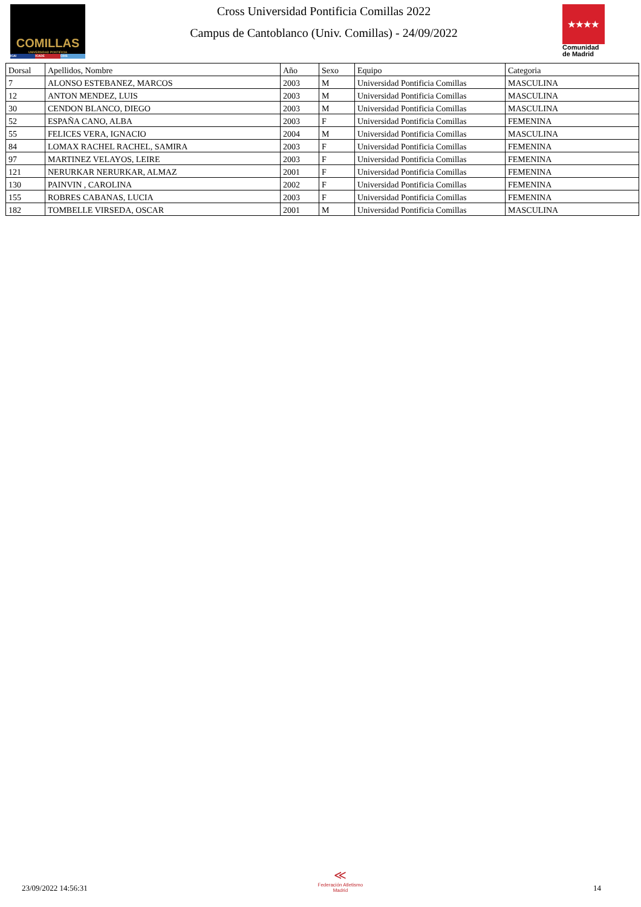COMILLAS
UNIVERSIDAD PONTIFICIA
ICAI ICADE CIHS
Cross Universidad Pontificia Comillas 2022
Campus de Cantoblanco (Univ. Comillas) - 24/09/2022
★★★★
Comunidad de Madrid
| Dorsal | Apellidos, Nombre | Año | Sexo | Equipo | Categoria |
| --- | --- | --- | --- | --- | --- |
| 7 | ALONSO ESTEBANEZ, MARCOS | 2003 | M | Universidad Pontificia Comillas | MASCULINA |
| 12 | ANTON MENDEZ, LUIS | 2003 | M | Universidad Pontificia Comillas | MASCULINA |
| 30 | CENDON BLANCO, DIEGO | 2003 | M | Universidad Pontificia Comillas | MASCULINA |
| 52 | ESPAÑA CANO, ALBA | 2003 | F | Universidad Pontificia Comillas | FEMENINA |
| 55 | FELICES VERA, IGNACIO | 2004 | M | Universidad Pontificia Comillas | MASCULINA |
| 84 | LOMAX RACHEL RACHEL, SAMIRA | 2003 | F | Universidad Pontificia Comillas | FEMENINA |
| 97 | MARTINEZ VELAYOS, LEIRE | 2003 | F | Universidad Pontificia Comillas | FEMENINA |
| 121 | NERURKAR NERURKAR, ALMAZ | 2001 | F | Universidad Pontificia Comillas | FEMENINA |
| 130 | PAINVIN , CAROLINA | 2002 | F | Universidad Pontificia Comillas | FEMENINA |
| 155 | ROBRES CABANAS, LUCIA | 2003 | F | Universidad Pontificia Comillas | FEMENINA |
| 182 | TOMBELLE VIRSEDA, OSCAR | 2001 | M | Universidad Pontificia Comillas | MASCULINA |
23/09/2022 14:56:31
≪
Federación Atletismo
Madrid
14